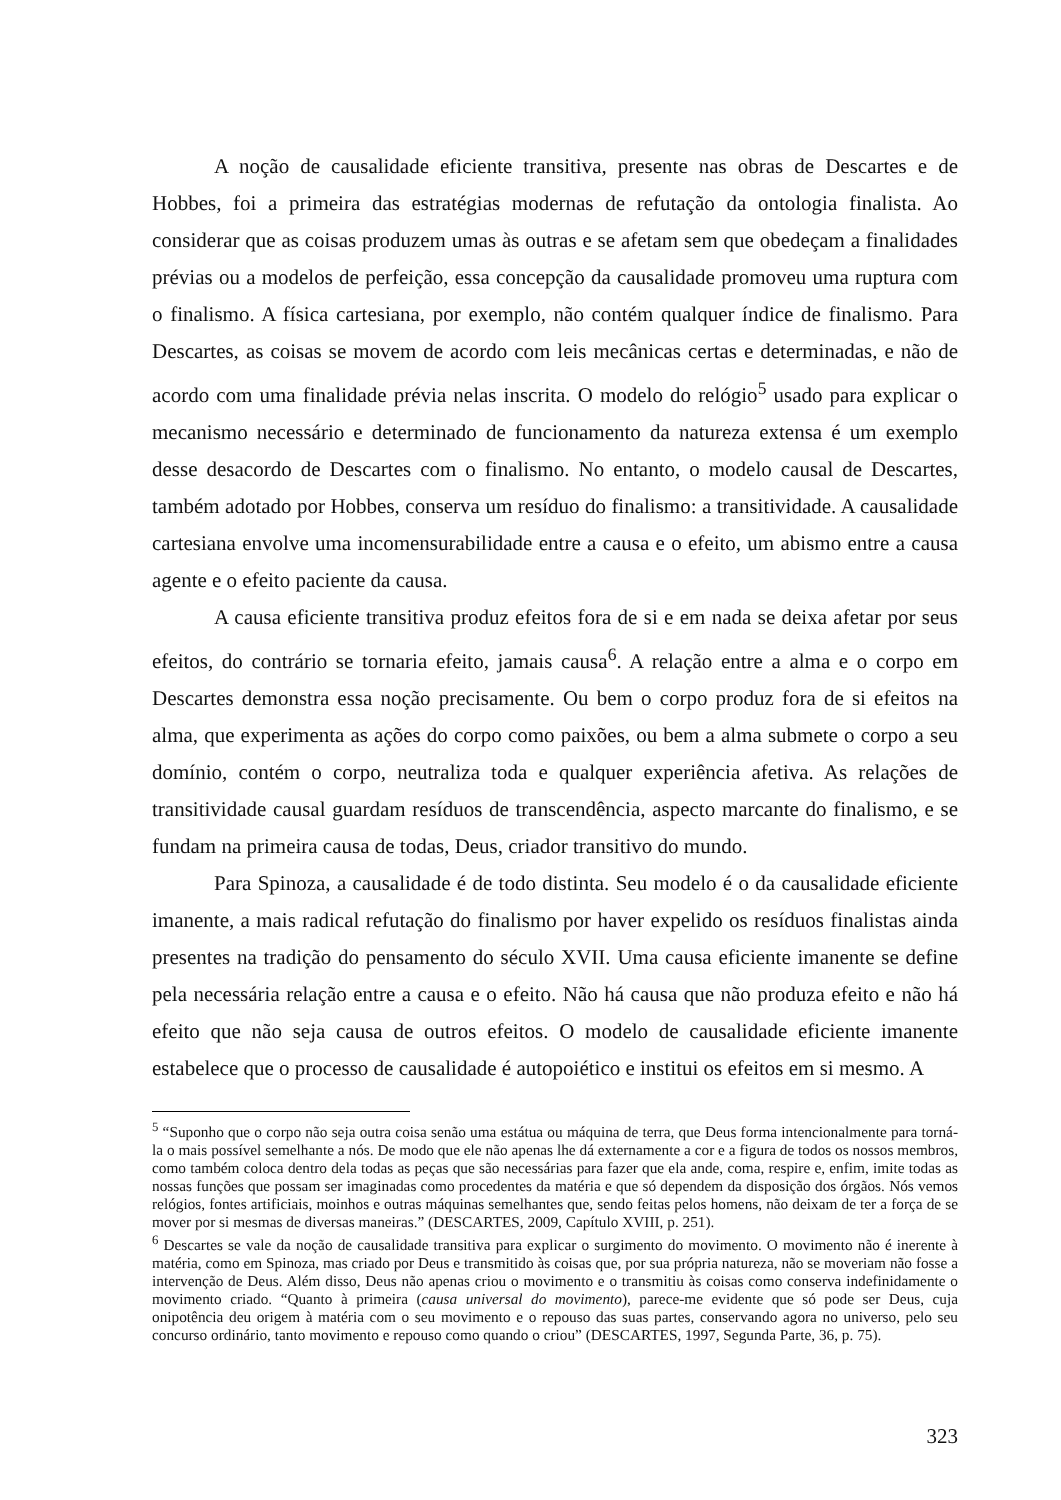A noção de causalidade eficiente transitiva, presente nas obras de Descartes e de Hobbes, foi a primeira das estratégias modernas de refutação da ontologia finalista. Ao considerar que as coisas produzem umas às outras e se afetam sem que obedeçam a finalidades prévias ou a modelos de perfeição, essa concepção da causalidade promoveu uma ruptura com o finalismo. A física cartesiana, por exemplo, não contém qualquer índice de finalismo. Para Descartes, as coisas se movem de acordo com leis mecânicas certas e determinadas, e não de acordo com uma finalidade prévia nelas inscrita. O modelo do relógio<sup>5</sup> usado para explicar o mecanismo necessário e determinado de funcionamento da natureza extensa é um exemplo desse desacordo de Descartes com o finalismo. No entanto, o modelo causal de Descartes, também adotado por Hobbes, conserva um resíduo do finalismo: a transitividade. A causalidade cartesiana envolve uma incomensurabilidade entre a causa e o efeito, um abismo entre a causa agente e o efeito paciente da causa.
A causa eficiente transitiva produz efeitos fora de si e em nada se deixa afetar por seus efeitos, do contrário se tornaria efeito, jamais causa<sup>6</sup>. A relação entre a alma e o corpo em Descartes demonstra essa noção precisamente. Ou bem o corpo produz fora de si efeitos na alma, que experimenta as ações do corpo como paixões, ou bem a alma submete o corpo a seu domínio, contém o corpo, neutraliza toda e qualquer experiência afetiva. As relações de transitividade causal guardam resíduos de transcendência, aspecto marcante do finalismo, e se fundam na primeira causa de todas, Deus, criador transitivo do mundo.
Para Spinoza, a causalidade é de todo distinta. Seu modelo é o da causalidade eficiente imanente, a mais radical refutação do finalismo por haver expelido os resíduos finalistas ainda presentes na tradição do pensamento do século XVII. Uma causa eficiente imanente se define pela necessária relação entre a causa e o efeito. Não há causa que não produza efeito e não há efeito que não seja causa de outros efeitos. O modelo de causalidade eficiente imanente estabelece que o processo de causalidade é autopoiético e institui os efeitos em si mesmo. A
<sup>5</sup> “Suponho que o corpo não seja outra coisa senão uma estátua ou máquina de terra, que Deus forma intencionalmente para torná-la o mais possível semelhante a nós. De modo que ele não apenas lhe dá externamente a cor e a figura de todos os nossos membros, como também coloca dentro dela todas as peças que são necessárias para fazer que ela ande, coma, respire e, enfim, imite todas as nossas funções que possam ser imaginadas como procedentes da matéria e que só dependem da disposição dos órgãos. Nós vemos relógios, fontes artificiais, moinhos e outras máquinas semelhantes que, sendo feitas pelos homens, não deixam de ter a força de se mover por si mesmas de diversas maneiras.” (DESCARTES, 2009, Capítulo XVIII, p. 251).
<sup>6</sup> Descartes se vale da noção de causalidade transitiva para explicar o surgimento do movimento. O movimento não é inerente à matéria, como em Spinoza, mas criado por Deus e transmitido às coisas que, por sua própria natureza, não se moveriam não fosse a intervenção de Deus. Além disso, Deus não apenas criou o movimento e o transmitiu às coisas como conserva indefinidamente o movimento criado. “Quanto à primeira (causa universal do movimento), parece-me evidente que só pode ser Deus, cuja onipotência deu origem à matéria com o seu movimento e o repouso das suas partes, conservando agora no universo, pelo seu concurso ordinário, tanto movimento e repouso como quando o criou” (DESCARTES, 1997, Segunda Parte, 36, p. 75).
323